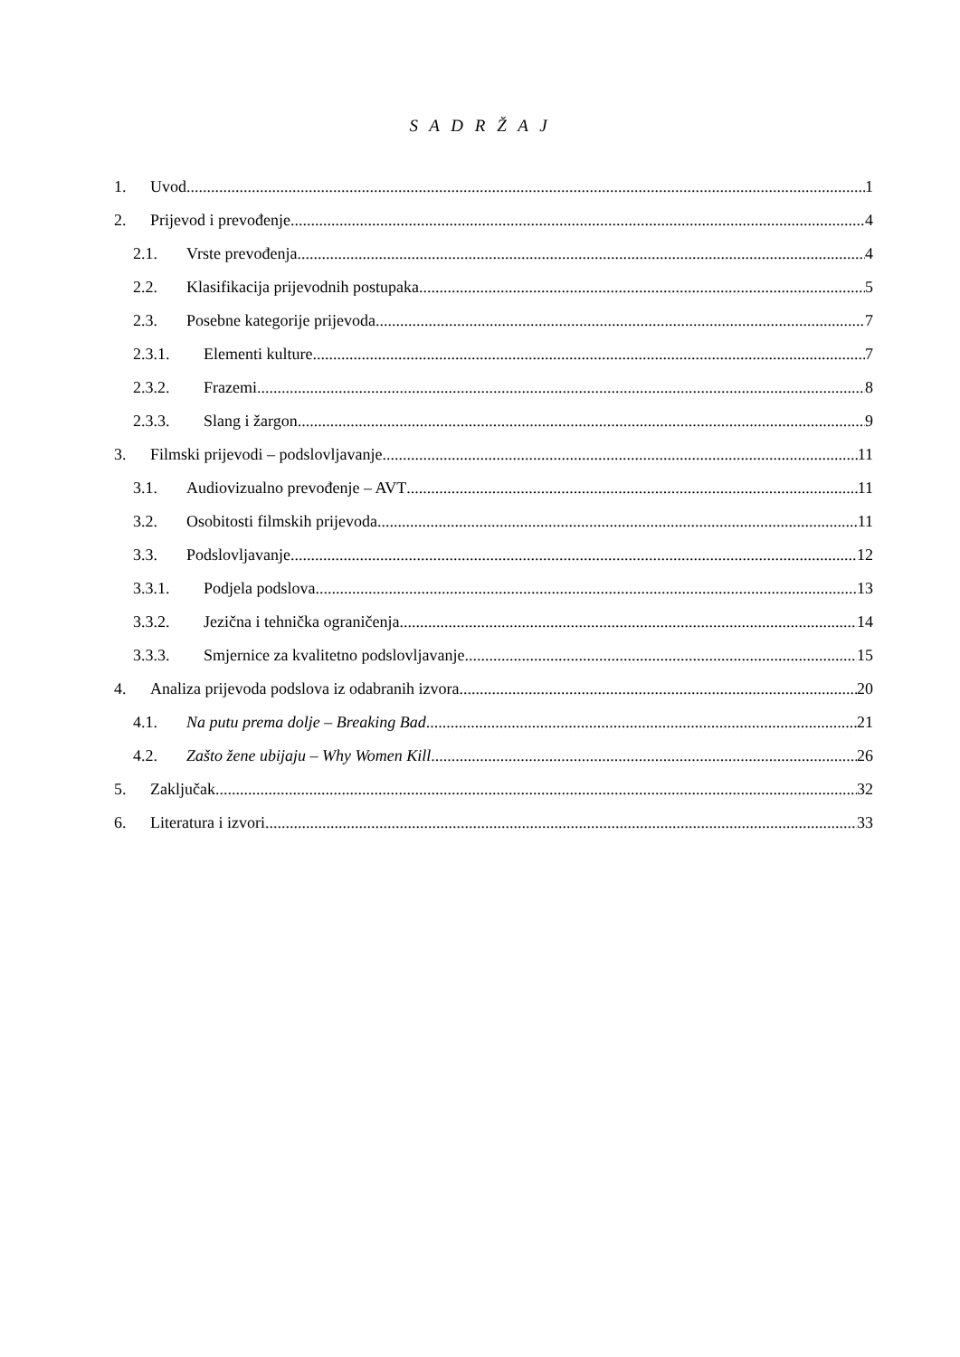S A D R Ž A J
1. Uvod 1
2. Prijevod i prevođenje 4
2.1. Vrste prevođenja 4
2.2. Klasifikacija prijevodnih postupaka 5
2.3. Posebne kategorije prijevoda 7
2.3.1. Elementi kulture 7
2.3.2. Frazemi 8
2.3.3. Slang i žargon 9
3. Filmski prijevodi – podslovljavanje 11
3.1. Audiovizualno prevođenje – AVT 11
3.2. Osobitosti filmskih prijevoda 11
3.3. Podslovljavanje 12
3.3.1. Podjela podslova 13
3.3.2. Jezična i tehnička ograničenja 14
3.3.3. Smjernice za kvalitetno podslovljavanje 15
4. Analiza prijevoda podslova iz odabranih izvora 20
4.1. Na putu prema dolje – Breaking Bad 21
4.2. Zašto žene ubijaju – Why Women Kill 26
5. Zaključak 32
6. Literatura i izvori 33